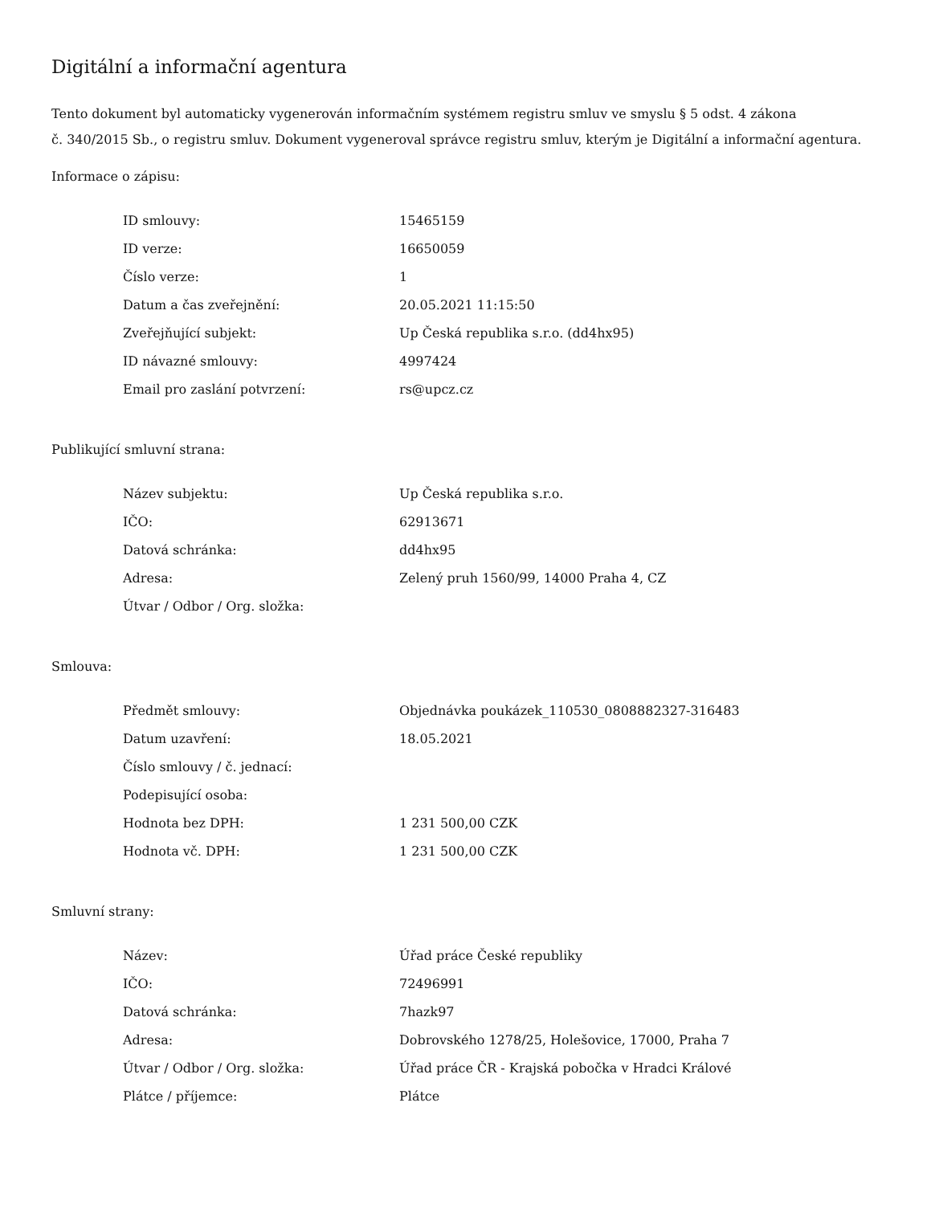Digitální a informační agentura
Tento dokument byl automaticky vygenerován informačním systémem registru smluv ve smyslu § 5 odst. 4 zákona
č. 340/2015 Sb., o registru smluv. Dokument vygeneroval správce registru smluv, kterým je Digitální a informační agentura.
Informace o zápisu:
| ID smlouvy: | 15465159 |
| ID verze: | 16650059 |
| Číslo verze: | 1 |
| Datum a čas zveřejnění: | 20.05.2021 11:15:50 |
| Zveřejňující subjekt: | Up Česká republika s.r.o. (dd4hx95) |
| ID návazné smlouvy: | 4997424 |
| Email pro zaslání potvrzení: | rs@upcz.cz |
Publikující smluvní strana:
| Název subjektu: | Up Česká republika s.r.o. |
| IČO: | 62913671 |
| Datová schránka: | dd4hx95 |
| Adresa: | Zelený pruh 1560/99, 14000 Praha 4, CZ |
| Útvar / Odbor / Org. složka: | |
Smlouva:
| Předmět smlouvy: | Objednávka poukázek_110530_0808882327-316483 |
| Datum uzavření: | 18.05.2021 |
| Číslo smlouvy / č. jednací: | |
| Podepisující osoba: | |
| Hodnota bez DPH: | 1 231 500,00 CZK |
| Hodnota vč. DPH: | 1 231 500,00 CZK |
Smluvní strany:
| Název: | Úřad práce České republiky |
| IČO: | 72496991 |
| Datová schránka: | 7hazk97 |
| Adresa: | Dobrovského 1278/25, Holešovice, 17000, Praha 7 |
| Útvar / Odbor / Org. složka: | Úřad práce ČR - Krajská pobočka v Hradci Králové |
| Plátce / příjemce: | Plátce |